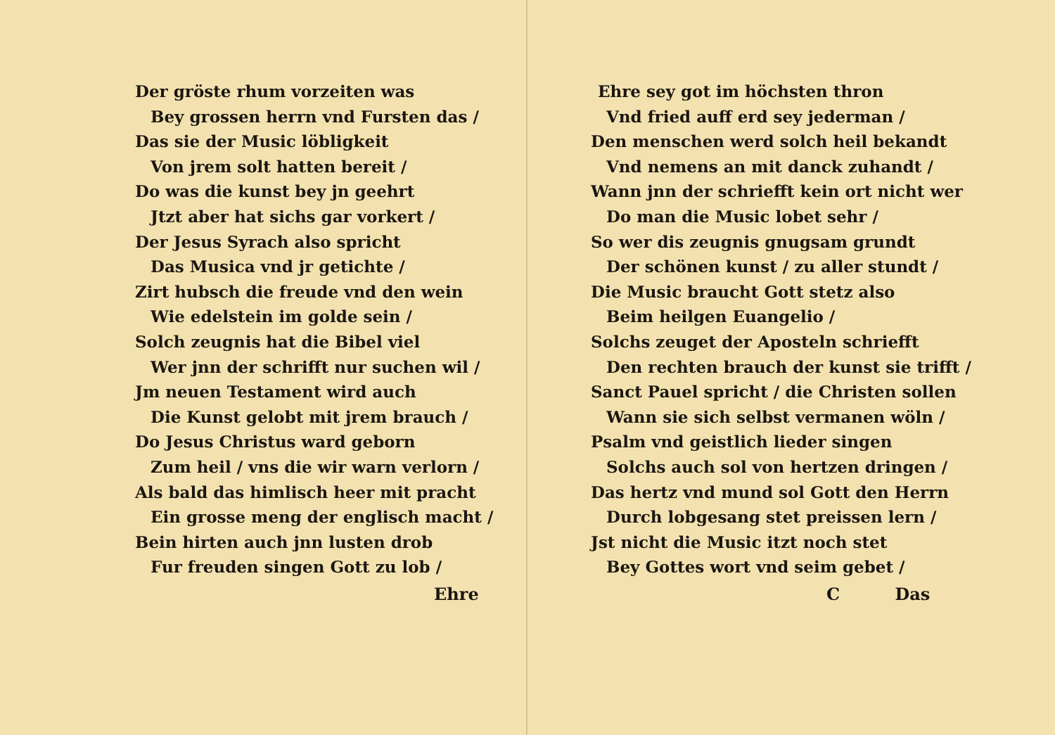Der gröste rhum vorzeiten was
Bey grossen herrn vnd Fursten das /
Das sie der Music löbligkeit
Von jrem solt hatten bereit /
Do was die kunst bey jn geehrt
Jtzt aber hat sichs gar vorkert /
Der Jesus Syrach also spricht
Das Musica vnd jr getichte /
Zirt hubsch die freude vnd den wein
Wie edelstein im golde sein /
Solch zeugnis hat die Bibel viel
Wer jnn der schrifft nur suchen wil /
Jm neuen Testament wird auch
Die Kunst gelobt mit jrem brauch /
Do Jesus Christus ward geborn
Zum heil / vns die wir warn verlorn /
Als bald das himlisch heer mit pracht
Ein grosse meng der englisch macht /
Bein hirten auch jnn lusten drob
Fur freuden singen Gott zu lob /
Ehre
Ehre sey got im höchsten thron
Vnd fried auff erd sey jederman /
Den menschen werd solch heil bekandt
Vnd nemens an mit danck zuhandt /
Wann jnn der schriefft kein ort nicht wer
Do man die Music lobet sehr /
So wer dis zeugnis gnugsam grundt
Der schönen kunst / zu aller stundt /
Die Music braucht Gott stetz also
Beim heilgen Euangelio /
Solchs zeuget der Aposteln schriefft
Den rechten brauch der kunst sie trifft /
Sanct Pauel spricht / die Christen sollen
Wann sie sich selbst vermanen wöln /
Psalm vnd geistlich lieder singen
Solchs auch sol von hertzen dringen /
Das hertz vnd mund sol Gott den Herrn
Durch lobgesang stet preissen lern /
Jst nicht die Music itzt noch stet
Bey Gottes wort vnd seim gebet /
C Das